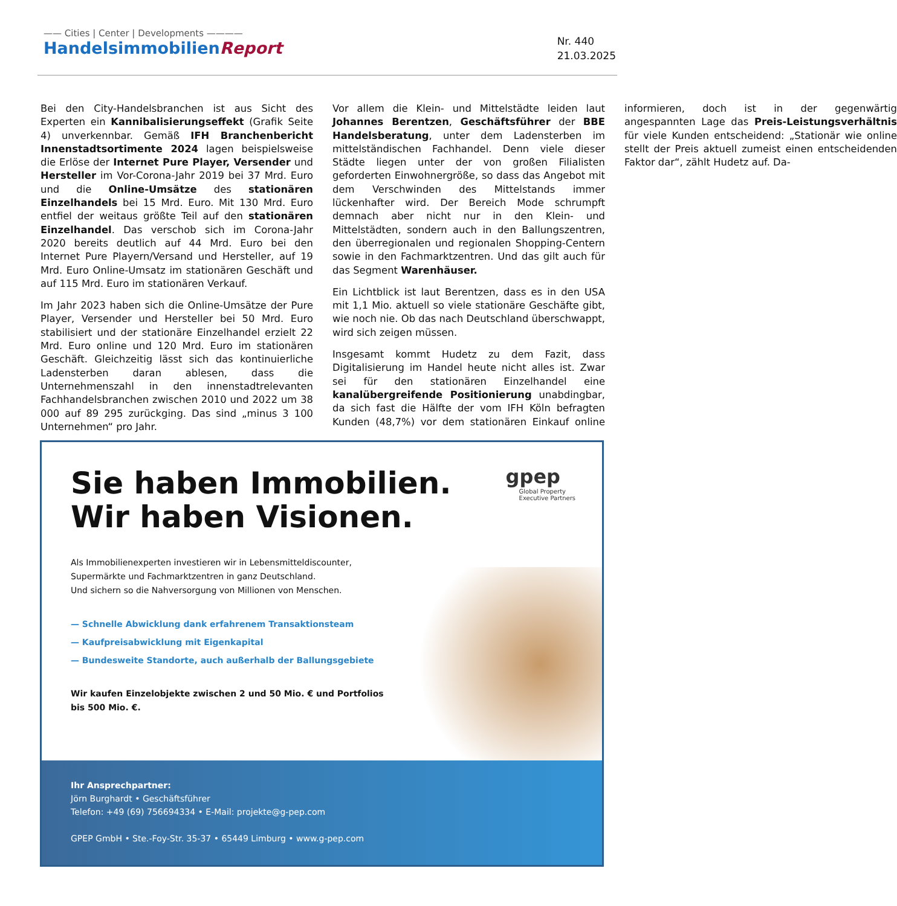—— Cities | Center | Developments ————
HandelsimmobilienReport
Nr. 440
21.03.2025
Bei den City-Handelsbranchen ist aus Sicht des Experten ein Kannibalisierungseffekt (Grafik Seite 4) unverkennbar. Gemäß IFH Branchenbericht Innenstadtsortimente 2024 lagen beispielsweise die Erlöse der Internet Pure Player, Versender und Hersteller im Vor-Corona-Jahr 2019 bei 37 Mrd. Euro und die Online-Umsätze des stationären Einzelhandels bei 15 Mrd. Euro. Mit 130 Mrd. Euro entfiel der weitaus größte Teil auf den stationären Einzelhandel. Das verschob sich im Corona-Jahr 2020 bereits deutlich auf 44 Mrd. Euro bei den Internet Pure Playern/Versand und Hersteller, auf 19 Mrd. Euro Online-Umsatz im stationären Geschäft und auf 115 Mrd. Euro im stationären Verkauf.
Im Jahr 2023 haben sich die Online-Umsätze der Pure Player, Versender und Hersteller bei 50 Mrd. Euro stabilisiert und der stationäre Einzelhandel erzielt 22 Mrd. Euro online und 120 Mrd. Euro im stationären Geschäft. Gleichzeitig lässt sich das kontinuierliche Ladensterben daran ablesen, dass die Unternehmenszahl in den innenstadtrelevanten Fachhandelsbranchen zwischen 2010 und 2022 um 38 000 auf 89 295 zurückging. Das sind „minus 3 100 Unternehmen“ pro Jahr.
Vor allem die Klein- und Mittelstädte leiden laut Johannes Berentzen, Geschäftsführer der BBE Handelsberatung, unter dem Ladensterben im mittelständischen Fachhandel. Denn viele dieser Städte liegen unter der von großen Filialisten geforderten Einwohnergröße, so dass das Angebot mit dem Verschwinden des Mittelstands immer lückenhafter wird. Der Bereich Mode schrumpft demnach aber nicht nur in den Klein- und Mittelstädten, sondern auch in den Ballungszentren, den überregionalen und regionalen Shopping-Centern sowie in den Fachmarktzentren. Und das gilt auch für das Segment Warenhäuser.
Ein Lichtblick ist laut Berentzen, dass es in den USA mit 1,1 Mio. aktuell so viele stationäre Geschäfte gibt, wie noch nie. Ob das nach Deutschland überschwappt, wird sich zeigen müssen.
Insgesamt kommt Hudetz zu dem Fazit, dass Digitalisierung im Handel heute nicht alles ist. Zwar sei für den stationären Einzelhandel eine kanalübergreifende Positionierung unabdingbar, da sich fast die Hälfte der vom IFH Köln befragten Kunden (48,7%) vor dem stationären Einkauf online informieren, doch ist in der gegenwärtig angespannten Lage das Preis-Leistungsverhältnis für viele Kunden entscheidend: „Stationär wie online stellt der Preis aktuell zumeist einen entscheidenden Faktor dar“, zählt Hudetz auf. Da-
Sie haben Immobilien.
Wir haben Visionen.
gpep
Global Property
Executive Partners
Als Immobilienexperten investieren wir in Lebensmitteldiscounter,
Supermärkte und Fachmarktzentren in ganz Deutschland.
Und sichern so die Nahversorgung von Millionen von Menschen.
— Schnelle Abwicklung dank erfahrenem Transaktionsteam
— Kaufpreisabwicklung mit Eigenkapital
— Bundesweite Standorte, auch außerhalb der Ballungsgebiete
Wir kaufen Einzelobjekte zwischen 2 und 50 Mio. € und Portfolios
bis 500 Mio. €.
Ihr Ansprechpartner:
Jörn Burghardt • Geschäftsführer
Telefon: +49 (69) 756694334 • E-Mail: projekte@g-pep.com
GPEP GmbH • Ste.-Foy-Str. 35-37 • 65449 Limburg • www.g-pep.com